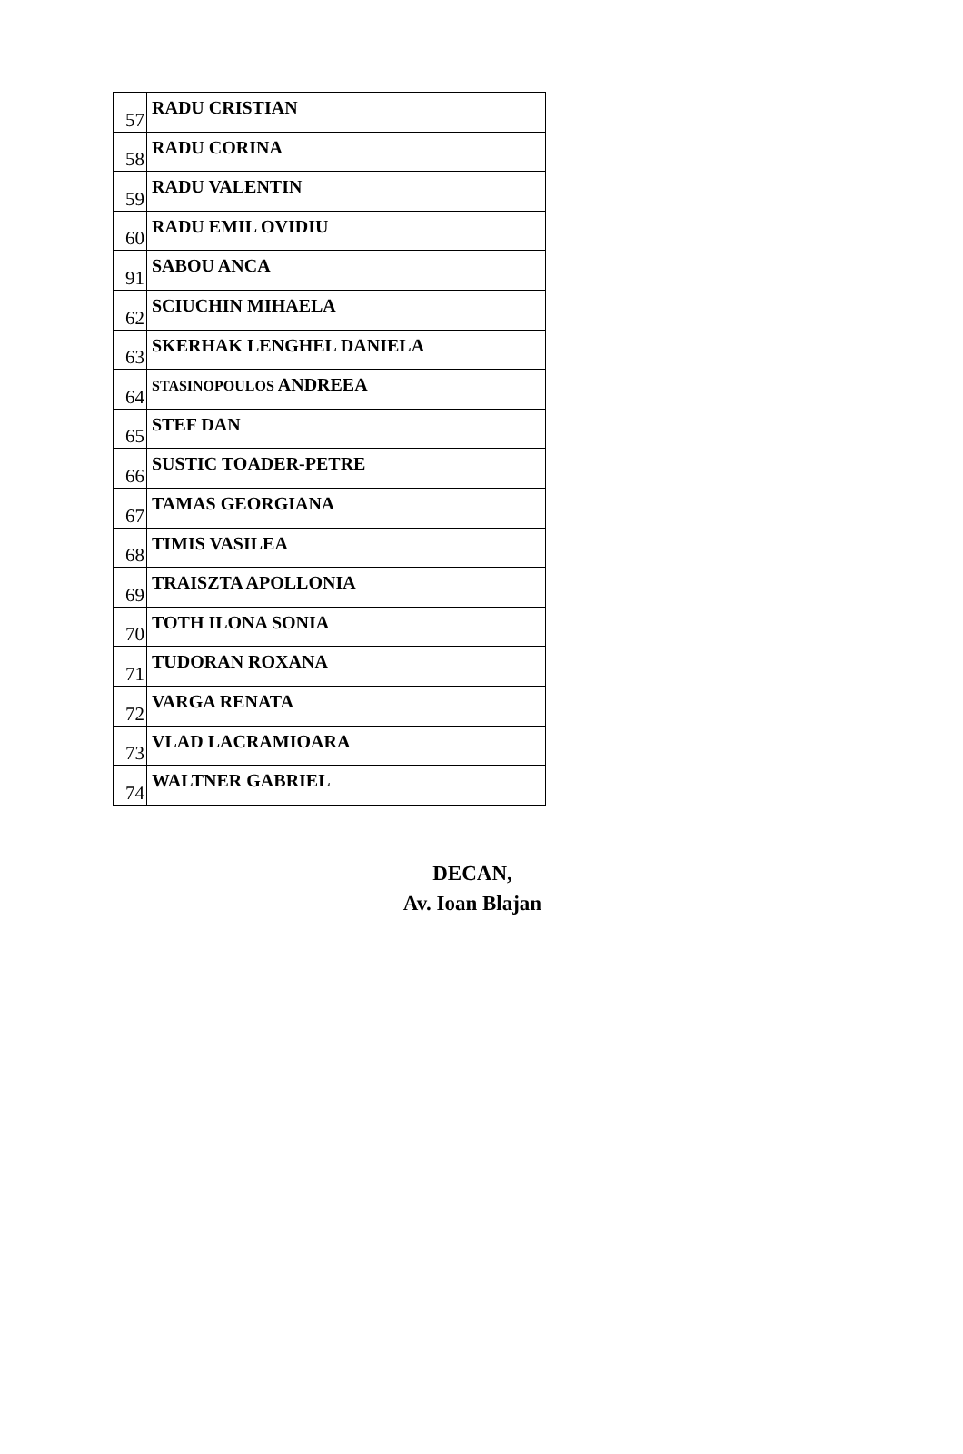| 57 | RADU CRISTIAN |
| 58 | RADU CORINA |
| 59 | RADU VALENTIN |
| 60 | RADU EMIL OVIDIU |
| 91 | SABOU ANCA |
| 62 | SCIUCHIN MIHAELA |
| 63 | SKERHAK LENGHEL DANIELA |
| 64 | STASINOPOULOS ANDREEA |
| 65 | STEF DAN |
| 66 | SUSTIC TOADER-PETRE |
| 67 | TAMAS GEORGIANA |
| 68 | TIMIS VASILEA |
| 69 | TRAISZTA APOLLONIA |
| 70 | TOTH ILONA SONIA |
| 71 | TUDORAN ROXANA |
| 72 | VARGA RENATA |
| 73 | VLAD LACRAMIOARA |
| 74 | WALTNER GABRIEL |
DECAN,
Av. Ioan Blajan